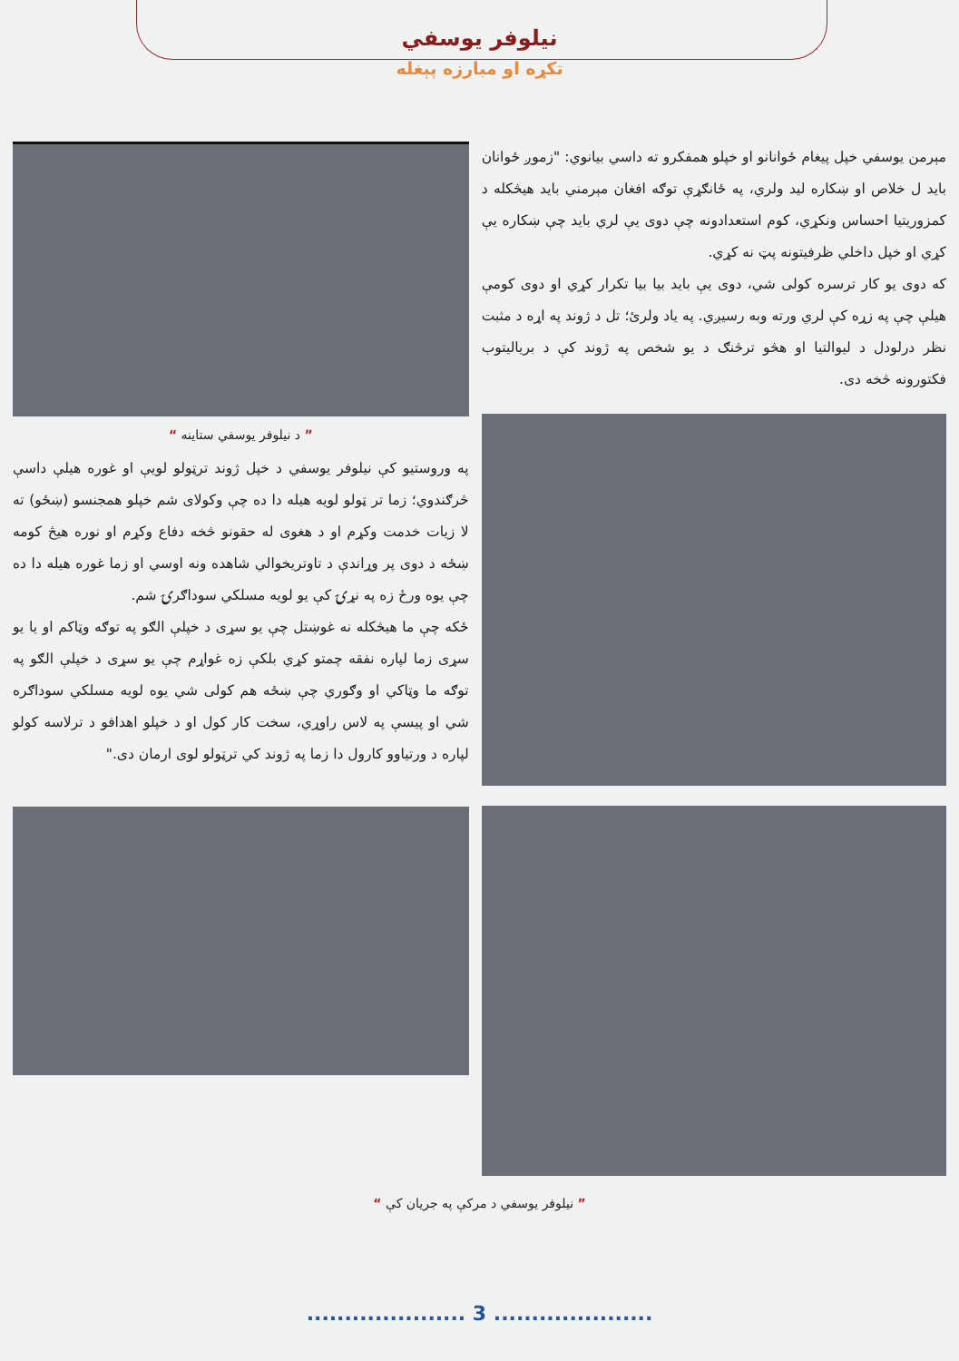نیلوفر یوسفي
تکړه او مبارزه پېغله
مېرمن یوسفي خپل پیغام ځوانانو او خپلو همفکرو ته داسي بیانوي: "زموږ ځوانان باید ل خلاص او ښکاره لید ولري، په ځانګړې توګه افغان مېرمني باید هیڅکله د کمزوریتیا احساس ونکړي، کوم استعدادونه چې دوی یې لري باید چې ښکاره یې کړي او خپل داخلي ظرفیتونه پټ نه کړي.
که دوی یو کار ترسره کولی شي، دوی یې باید بیا بیا تکرار کړي او دوی کومې هیلې چې په زړه کې لري ورته وبه رسیږي. په یاد ولرئ؛ تل د ژوند په اړه د مثبت نظر درلودل د لیوالتیا او هڅو ترڅنګ د یو شخص په ژوند کې د بریالیتوب فکتورونه څخه دی.
” د نیلوفر یوسفي ستاینه “
په وروستیو کې نیلوفر یوسفي د خپل ژوند ترټولو لویې او غوره هیلې داسې څرګندوي؛ زما تر ټولو لویه هیله دا ده چې وکولای شم خپلو همجنسو (ښځو) ته لا زیات خدمت وکړم او د هغوی له حقونو څخه دفاع وکړم او نوره هیڅ کومه ښځه د دوی پر وړاندې د تاوتریخوالي شاهده ونه اوسي او زما غوره هیله دا ده چې یوه ورځ زه په نړۍ کې یو لویه مسلکي سوداګرۍ شم.
ځکه چې ما هیڅکله نه غوښتل چې یو سړی د خپلې الګو په توګه وټاکم او یا یو سړی زما لپاره نفقه چمتو کړي بلکې زه غواړم چې یو سړی د خپلې الګو په توګه ما وټاکي او وګوري چې ښځه هم کولی شي یوه لویه مسلکي سوداګره شي او پیسې په لاس راوړي، سخت کار کول او د خپلو اهدافو د ترلاسه کولو لپاره د ورتیاوو کارول دا زما په ژوند کي ترټولو لوی ارمان دی."
” نیلوفر یوسفي د مرکې په جریان کې “
..................... 3 .....................